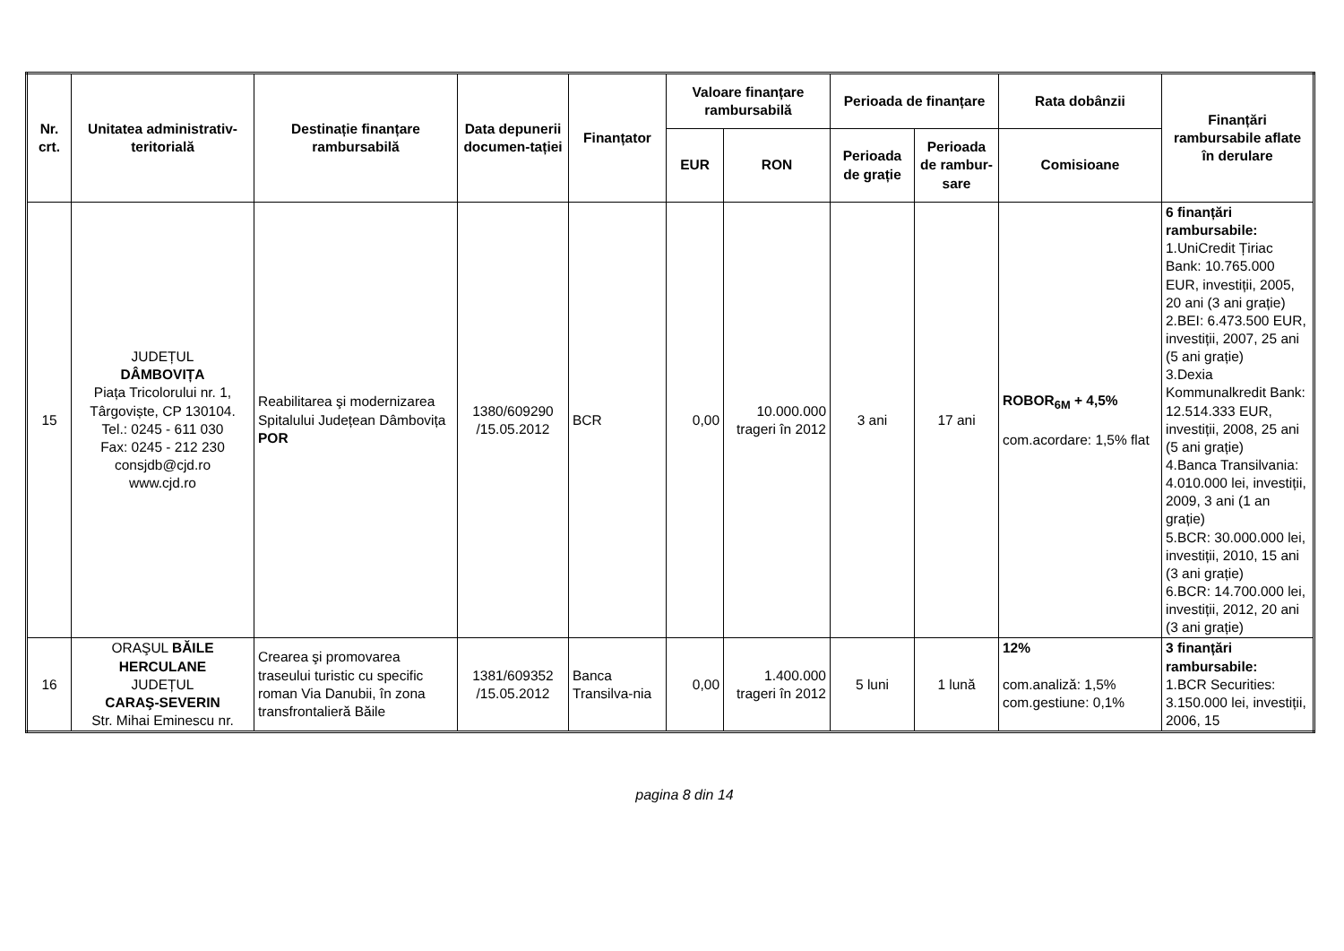| Nr. crt. | Unitatea administrativ-teritorială | Destinație finanțare rambursabilă | Data depunerii documen-tației | Finanțator | Valoare finanțare rambursabilă | | Perioada de finanțare | | Rata dobânzii | Finanțări rambursabile aflate în derulare |
| --- | --- | --- | --- | --- | --- | --- | --- | --- | --- | --- |
| | | | | | EUR | RON | Perioada de grație | Perioada de rambur-sare | Comisioane | |
| 15 | JUDEȚUL DÂMBOVIȚA Piața Tricolorului nr. 1, Târgoviște, CP 130104. Tel.: 0245 - 611 030 Fax: 0245 - 212 230 consjdb@cjd.ro www.cjd.ro | Reabilitarea şi modernizarea Spitalului Județean Dâmbovița POR | 1380/609290 /15.05.2012 | BCR | 0,00 | 10.000.000 trageri în 2012 | 3 ani | 17 ani | ROBOR<sub>6M</sub> + 4,5% com.acordare: 1,5% flat | 6 finanțări rambursabile: 1.UniCredit Țiriac Bank: 10.765.000 EUR, investiții, 2005, 20 ani (3 ani grație) 2.BEI: 6.473.500 EUR, investiții, 2007, 25 ani (5 ani grație) 3.Dexia Kommunalkredit Bank: 12.514.333 EUR, investiții, 2008, 25 ani (5 ani grație) 4.Banca Transilvania: 4.010.000 lei, investiții, 2009, 3 ani (1 an grație) 5.BCR: 30.000.000 lei, investiții, 2010, 15 ani (3 ani grație) 6.BCR: 14.700.000 lei, investiții, 2012, 20 ani (3 ani grație) |
| 16 | ORAŞUL BĂILE HERCULANE JUDEȚUL CARAŞ-SEVERIN Str. Mihai Eminescu nr. | Crearea şi promovarea traseului turistic cu specific roman Via Danubii, în zona transfrontalieră Băile | 1381/609352 /15.05.2012 | Banca Transilva-nia | 0,00 | 1.400.000 trageri în 2012 | 5 luni | 1 lună | 12% com.analiză: 1,5% com.gestiune: 0,1% | 3 finanțări rambursabile: 1.BCR Securities: 3.150.000 lei, investiții, 2006, 15 |
pagina 8 din 14